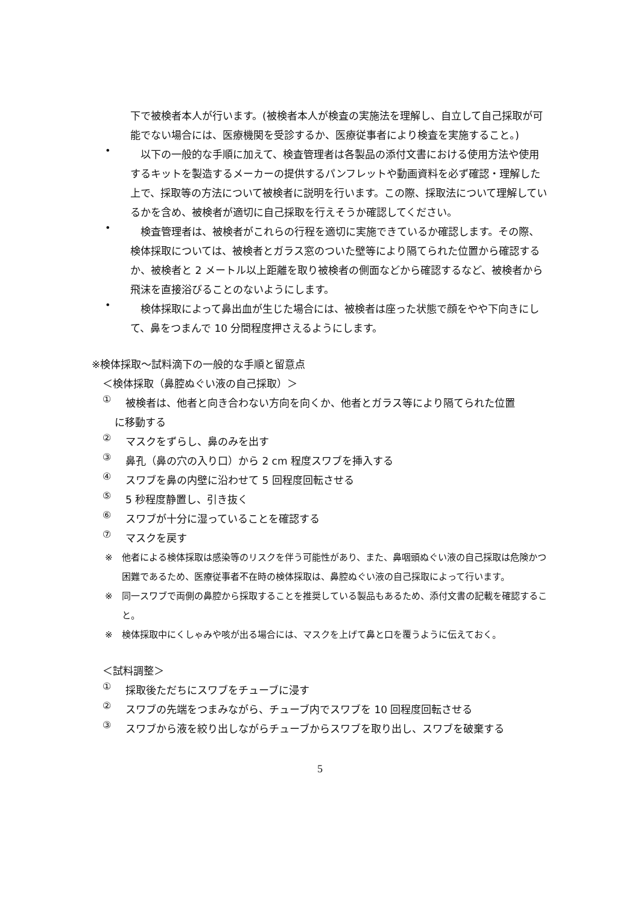下で被検者本人が行います。(被検者本人が検査の実施法を理解し、自立して自己採取が可能でない場合には、医療機関を受診するか、医療従事者により検査を実施すること。)
•
　以下の一般的な手順に加えて、検査管理者は各製品の添付文書における使用方法や使用するキットを製造するメーカーの提供するパンフレットや動画資料を必ず確認・理解した上で、採取等の方法について被検者に説明を行います。この際、採取法について理解しているかを含め、被検者が適切に自己採取を行えそうか確認してください。
•
　検査管理者は、被検者がこれらの行程を適切に実施できているか確認します。その際、検体採取については、被検者とガラス窓のついた壁等により隔てられた位置から確認するか、被検者と 2 メートル以上距離を取り被検者の側面などから確認するなど、被検者から飛沫を直接浴びることのないようにします。
•
　検体採取によって鼻出血が生じた場合には、被検者は座った状態で顔をやや下向きにして、鼻をつまんで 10 分間程度押さえるようにします。
※検体採取〜試料滴下の一般的な手順と留意点
＜検体採取（鼻腔ぬぐい液の自己採取）＞
①
被検者は、他者と向き合わない方向を向くか、他者とガラス等により隔てられた位置
に移動する
②
マスクをずらし、鼻のみを出す
③
鼻孔（鼻の穴の入り口）から 2 cm 程度スワブを挿入する
④
スワブを鼻の内壁に沿わせて 5 回程度回転させる
⑤
5 秒程度静置し、引き抜く
⑥
スワブが十分に湿っていることを確認する
⑦
マスクを戻す
※ 他者による検体採取は感染等のリスクを伴う可能性があり、また、鼻咽頭ぬぐい液の自己採取は危険かつ困難であるため、医療従事者不在時の検体採取は、鼻腔ぬぐい液の自己採取によって行います。
※ 同一スワブで両側の鼻腔から採取することを推奨している製品もあるため、添付文書の記載を確認すること。
※ 検体採取中にくしゃみや咳が出る場合には、マスクを上げて鼻と口を覆うように伝えておく。
＜試料調整＞
①
採取後ただちにスワブをチューブに浸す
②
スワブの先端をつまみながら、チューブ内でスワブを 10 回程度回転させる
③
スワブから液を絞り出しながらチューブからスワブを取り出し、スワブを破棄する
5